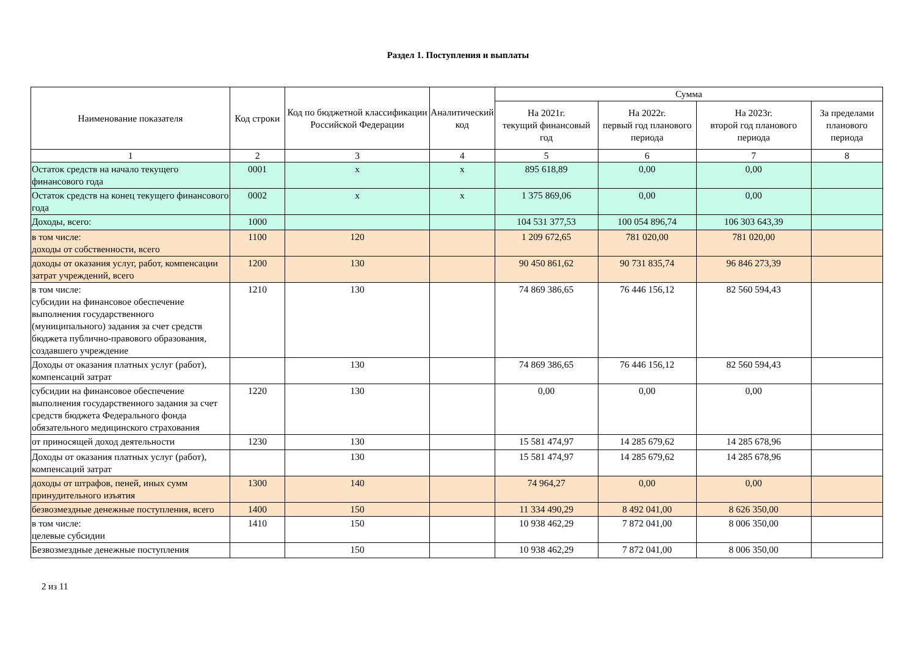Раздел 1. Поступления и выплаты
| Наименование показателя | Код строки | Код по бюджетной классификации Российской Федерации | Аналитический код | Сумма | | | |
| --- | --- | --- | --- | --- | --- | --- | --- |
| | | | | На 2021г. текущий финансовый год | На 2022г. первый год планового периода | На 2023г. второй год планового периода | За пределами планового периода |
| 1 | 2 | 3 | 4 | 5 | 6 | 7 | 8 |
| Остаток средств на начало текущего финансового года | 0001 | x | x | 895 618,89 | 0,00 | 0,00 | |
| Остаток средств на конец текущего финансового года | 0002 | x | x | 1 375 869,06 | 0,00 | 0,00 | |
| Доходы, всего: | 1000 | | | 104 531 377,53 | 100 054 896,74 | 106 303 643,39 | |
| в том числе: доходы от собственности, всего | 1100 | 120 | | 1 209 672,65 | 781 020,00 | 781 020,00 | |
| доходы от оказания услуг, работ, компенсации затрат учреждений, всего | 1200 | 130 | | 90 450 861,62 | 90 731 835,74 | 96 846 273,39 | |
| в том числе: субсидии на финансовое обеспечение выполнения государственного (муниципального) задания за счет средств бюджета публично-правового образования, создавшего учреждение | 1210 | 130 | | 74 869 386,65 | 76 446 156,12 | 82 560 594,43 | |
| Доходы от оказания платных услуг (работ), компенсаций затрат | | 130 | | 74 869 386,65 | 76 446 156,12 | 82 560 594,43 | |
| субсидии на финансовое обеспечение выполнения государственного задания за счет средств бюджета Федерального фонда обязательного медицинского страхования | 1220 | 130 | | 0,00 | 0,00 | 0,00 | |
| от приносящей доход деятельности | 1230 | 130 | | 15 581 474,97 | 14 285 679,62 | 14 285 678,96 | |
| Доходы от оказания платных услуг (работ), компенсаций затрат | | 130 | | 15 581 474,97 | 14 285 679,62 | 14 285 678,96 | |
| доходы от штрафов, пеней, иных сумм принудительного изъятия | 1300 | 140 | | 74 964,27 | 0,00 | 0,00 | |
| безвозмездные денежные поступления, всего | 1400 | 150 | | 11 334 490,29 | 8 492 041,00 | 8 626 350,00 | |
| в том числе: целевые субсидии | 1410 | 150 | | 10 938 462,29 | 7 872 041,00 | 8 006 350,00 | |
| Безвозмездные денежные поступления | | 150 | | 10 938 462,29 | 7 872 041,00 | 8 006 350,00 | |
2 из 11